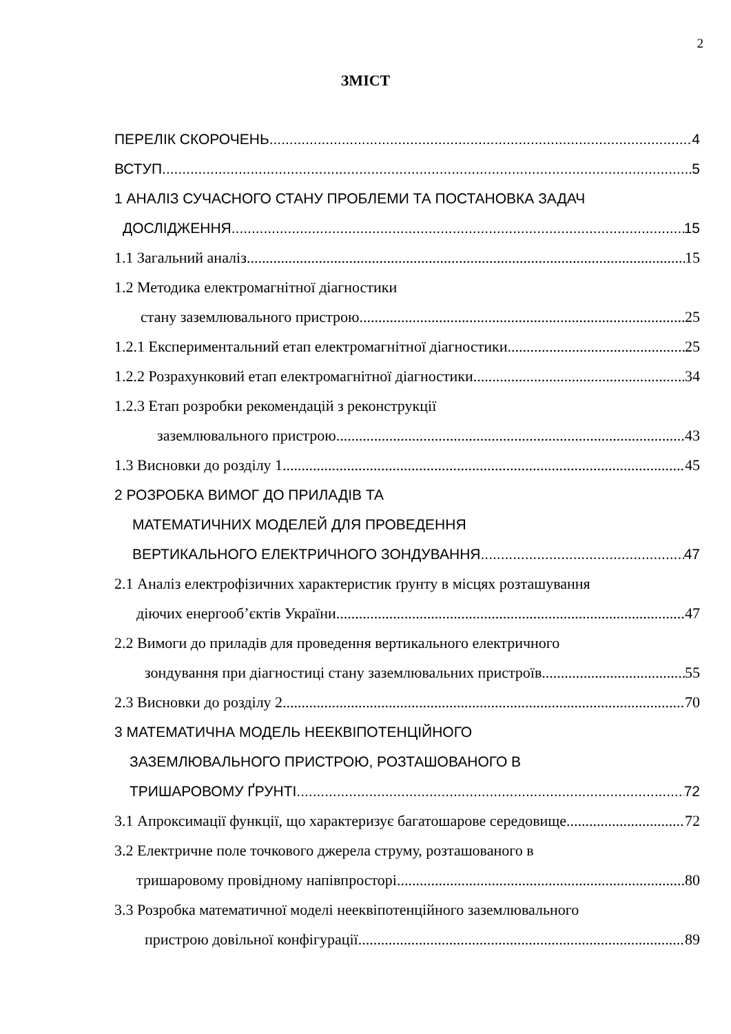2
ЗМІСТ
ПЕРЕЛІК СКОРОЧЕНЬ 4
ВСТУП 5
1 АНАЛІЗ СУЧАСНОГО СТАНУ ПРОБЛЕМИ ТА ПОСТАНОВКА ЗАДАЧ
ДОСЛІДЖЕННЯ 15
1.1 Загальний аналіз 15
1.2 Методика електромагнітної діагностики
стану заземлювального пристрою 25
1.2.1 Експериментальний етап електромагнітної діагностики 25
1.2.2 Розрахунковий етап електромагнітної діагностики 34
1.2.3 Етап розробки рекомендацій з реконструкції
заземлювального пристрою 43
1.3 Висновки до розділу 1 45
2 РОЗРОБКА ВИМОГ ДО ПРИЛАДІВ ТА
МАТЕМАТИЧНИХ МОДЕЛЕЙ ДЛЯ ПРОВЕДЕННЯ
ВЕРТИКАЛЬНОГО ЕЛЕКТРИЧНОГО ЗОНДУВАННЯ 47
2.1 Аналіз електрофізичних характеристик ґрунту в місцях розташування
діючих енергооб’єктів України 47
2.2 Вимоги до приладів для проведення вертикального електричного
зондування при діагностиці стану заземлювальних пристроїв 55
2.3 Висновки до розділу 2 70
3 МАТЕМАТИЧНА МОДЕЛЬ НЕЕКВІПОТЕНЦІЙНОГО
ЗАЗЕМЛЮВАЛЬНОГО ПРИСТРОЮ, РОЗТАШОВАНОГО В
ТРИШАРОВОМУ ҐРУНТІ 72
3.1 Апроксимації функції, що характеризує багатошарове середовище 72
3.2 Електричне поле точкового джерела струму, розташованого в
тришаровому провідному напівпросторі 80
3.3 Розробка математичної моделі нееквіпотенційного заземлювального
пристрою довільної конфігурації 89